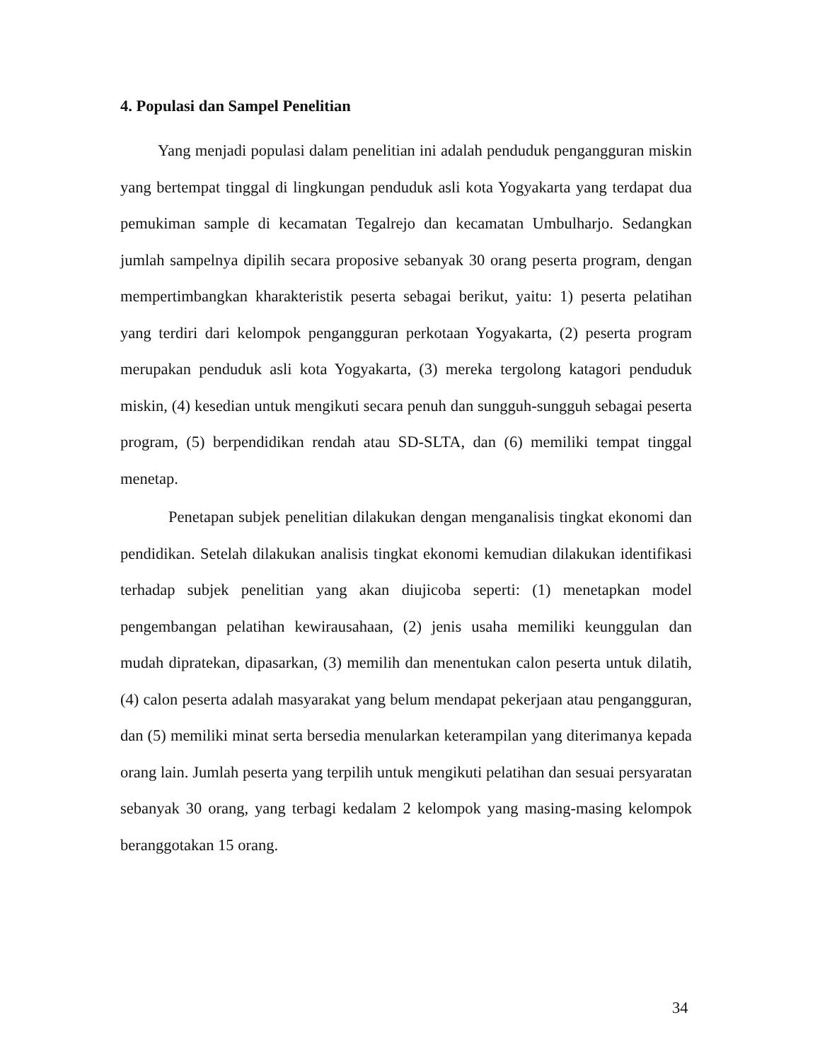4. Populasi dan Sampel Penelitian
Yang menjadi populasi dalam penelitian ini adalah penduduk pengangguran miskin yang bertempat tinggal di lingkungan penduduk asli kota Yogyakarta yang terdapat dua pemukiman sample di kecamatan Tegalrejo dan kecamatan Umbulharjo. Sedangkan jumlah sampelnya dipilih secara proposive sebanyak 30 orang peserta program, dengan mempertimbangkan kharakteristik peserta sebagai berikut, yaitu: 1) peserta pelatihan yang terdiri dari kelompok pengangguran perkotaan Yogyakarta, (2) peserta program merupakan penduduk asli kota Yogyakarta, (3) mereka tergolong katagori penduduk miskin, (4) kesedian untuk mengikuti secara penuh dan sungguh-sungguh sebagai peserta program, (5) berpendidikan rendah atau SD-SLTA, dan (6) memiliki tempat tinggal menetap.
Penetapan subjek penelitian dilakukan dengan menganalisis tingkat ekonomi dan pendidikan. Setelah dilakukan analisis tingkat ekonomi kemudian dilakukan identifikasi terhadap subjek penelitian yang akan diujicoba seperti: (1) menetapkan model pengembangan pelatihan kewirausahaan, (2) jenis usaha memiliki keunggulan dan mudah dipratekan, dipasarkan, (3) memilih dan menentukan calon peserta untuk dilatih, (4) calon peserta adalah masyarakat yang belum mendapat pekerjaan atau pengangguran, dan (5) memiliki minat serta bersedia menularkan keterampilan yang diterimanya kepada orang lain. Jumlah peserta yang terpilih untuk mengikuti pelatihan dan sesuai persyaratan sebanyak 30 orang, yang terbagi kedalam 2 kelompok yang masing-masing kelompok beranggotakan 15 orang.
34